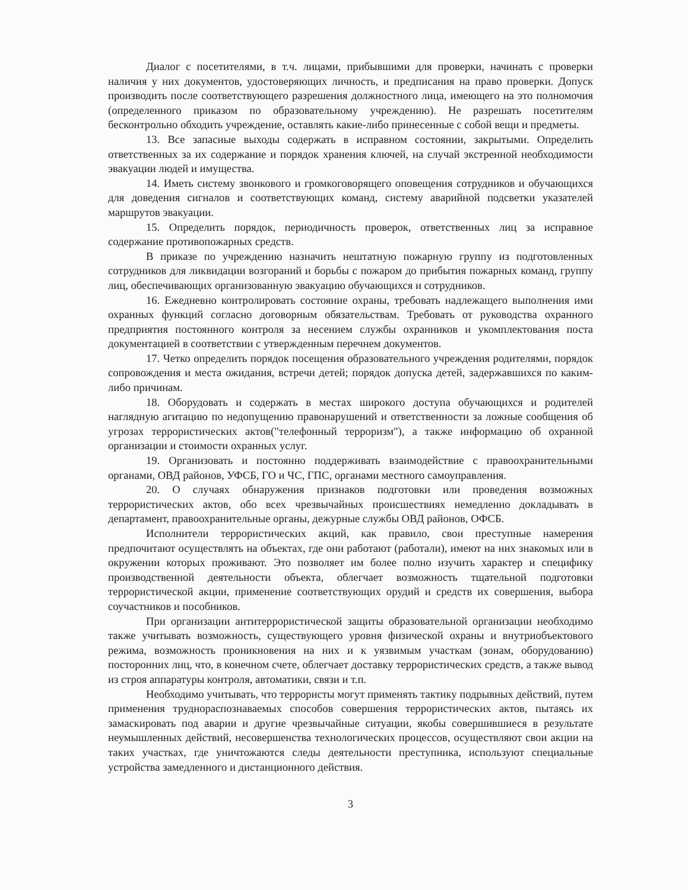Диалог с посетителями, в т.ч. лицами, прибывшими для проверки, начинать с проверки наличия у них документов, удостоверяющих личность, и предписания на право проверки. Допуск производить после соответствующего разрешения должностного лица, имеющего на это полномочия (определенного приказом по образовательному учреждению). Не разрешать посетителям бесконтрольно обходить учреждение, оставлять какие-либо принесенные с собой вещи и предметы.
13. Все запасные выходы содержать в исправном состоянии, закрытыми. Определить ответственных за их содержание и порядок хранения ключей, на случай экстренной необходимости эвакуации людей и имущества.
14. Иметь систему звонкового и громкоговорящего оповещения сотрудников и обучающихся для доведения сигналов и соответствующих команд, систему аварийной подсветки указателей маршрутов эвакуации.
15. Определить порядок, периодичность проверок, ответственных лиц за исправное содержание противопожарных средств.
В приказе по учреждению назначить нештатную пожарную группу из подготовленных сотрудников для ликвидации возгораний и борьбы с пожаром до прибытия пожарных команд, группу лиц, обеспечивающих организованную эвакуацию обучающихся и сотрудников.
16. Ежедневно контролировать состояние охраны, требовать надлежащего выполнения ими охранных функций согласно договорным обязательствам. Требовать от руководства охранного предприятия постоянного контроля за несением службы охранников и укомплектования поста документацией в соответствии с утвержденным перечнем документов.
17. Четко определить порядок посещения образовательного учреждения родителями, порядок сопровождения и места ожидания, встречи детей; порядок допуска детей, задержавшихся по каким-либо причинам.
18. Оборудовать и содержать в местах широкого доступа обучающихся и родителей наглядную агитацию по недопущению правонарушений и ответственности за ложные сообщения об угрозах террористических актов("телефонный терроризм"), а также информацию об охранной организации и стоимости охранных услуг.
19. Организовать и постоянно поддерживать взаимодействие с правоохранительными органами, ОВД районов, УФСБ, ГО и ЧС, ГПС, органами местного самоуправления.
20. О случаях обнаружения признаков подготовки или проведения возможных террористических актов, обо всех чрезвычайных происшествиях немедленно докладывать в департамент, правоохранительные органы, дежурные службы ОВД районов, ОФСБ.
Исполнители террористических акций, как правило, свои преступные намерения предпочитают осуществлять на объектах, где они работают (работали), имеют на них знакомых или в окружении которых проживают. Это позволяет им более полно изучить характер и специфику производственной деятельности объекта, облегчает возможность тщательной подготовки террористической акции, применение соответствующих орудий и средств их совершения, выбора соучастников и пособников.
При организации антитеррористической защиты образовательной организации необходимо также учитывать возможность, существующего уровня физической охраны и внутриобъектового режима, возможность проникновения на них и к уязвимым участкам (зонам, оборудованию) посторонних лиц, что, в конечном счете, облегчает доставку террористических средств, а также вывод из строя аппаратуры контроля, автоматики, связи и т.п.
Необходимо учитывать, что террористы могут применять тактику подрывных действий, путем применения труднораспознаваемых способов совершения террористических актов, пытаясь их замаскировать под аварии и другие чрезвычайные ситуации, якобы совершившиеся в результате неумышленных действий, несовершенства технологических процессов, осуществляют свои акции на таких участках, где уничтожаются следы деятельности преступника, используют специальные устройства замедленного и дистанционного действия.
3